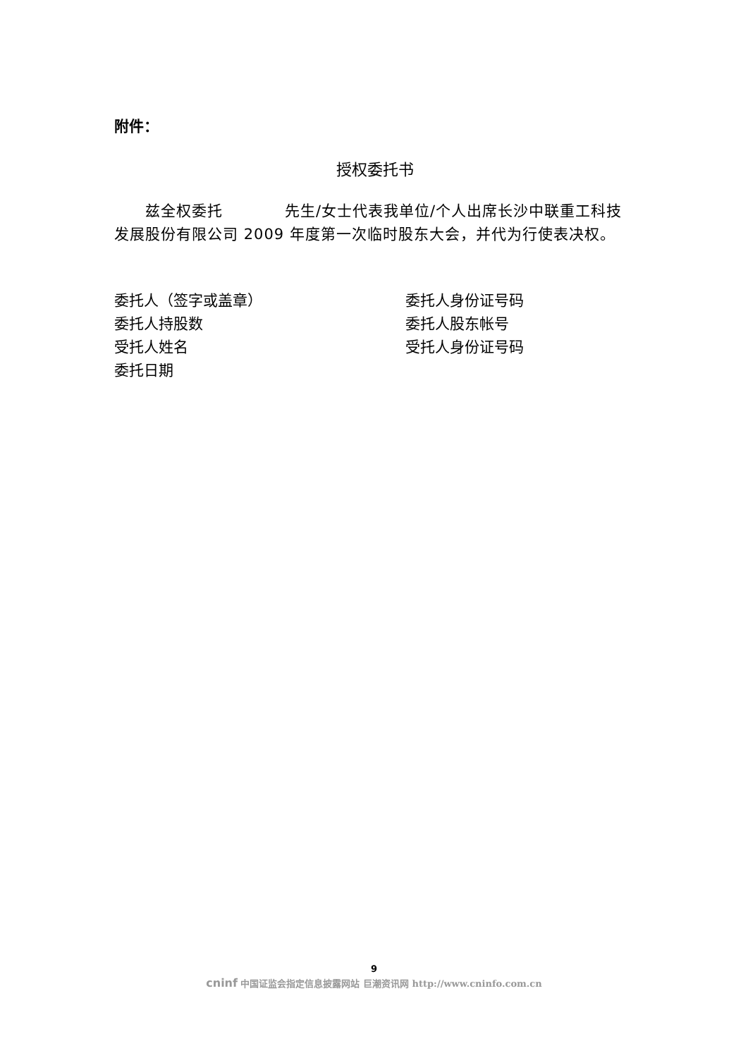附件：
授权委托书
　　兹全权委托　　　　先生/女士代表我单位/个人出席长沙中联重工科技发展股份有限公司 2009 年度第一次临时股东大会，并代为行使表决权。
委托人（签字或盖章）
委托人身份证号码
委托人持股数
委托人股东帐号
受托人姓名
受托人身份证号码
委托日期
9
cninf 中国证监会指定信息披露网站 巨潮资讯网 http://www.cninfo.com.cn